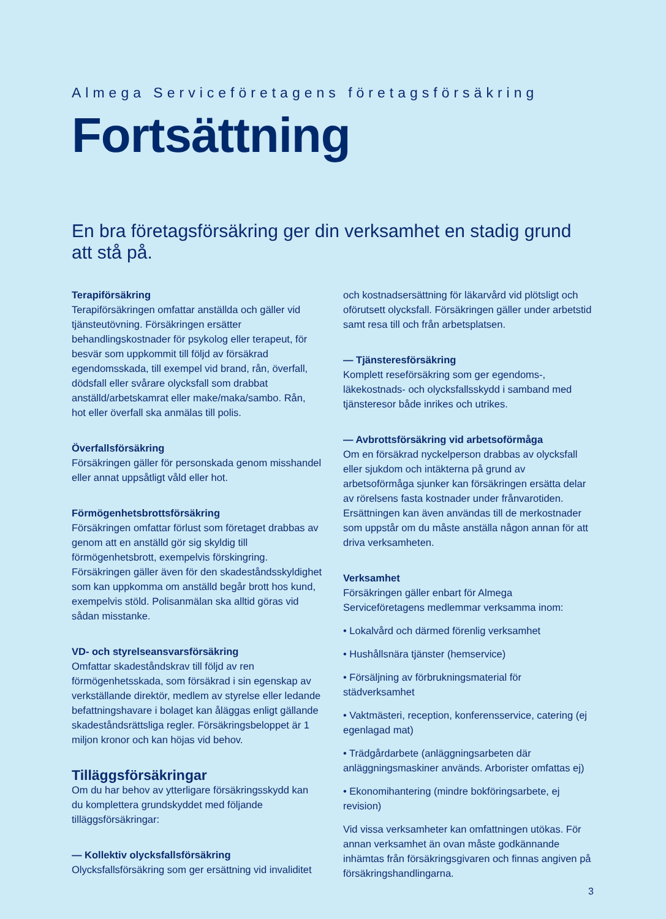Almega Serviceföretagens företagsförsäkring
Fortsättning
En bra företagsförsäkring ger din verksamhet en stadig grund att stå på.
Terapiförsäkring
Terapiförsäkringen omfattar anställda och gäller vid tjänsteutövning. Försäkringen ersätter behandlingskostnader för psykolog eller terapeut, för besvär som uppkommit till följd av försäkrad egendomsskada, till exempel vid brand, rån, överfall, dödsfall eller svårare olycksfall som drabbat anställd/arbetskamrat eller make/maka/sambo. Rån, hot eller överfall ska anmälas till polis.
Överfallsförsäkring
Försäkringen gäller för personskada genom misshandel eller annat uppsåtligt våld eller hot.
Förmögenhetsbrottsförsäkring
Försäkringen omfattar förlust som företaget drabbas av genom att en anställd gör sig skyldig till förmögenhetsbrott, exempelvis förskingring. Försäkringen gäller även för den skadeståndsskyldighet som kan uppkomma om anställd begår brott hos kund, exempelvis stöld. Polisanmälan ska alltid göras vid sådan misstanke.
VD- och styrelseansvarsförsäkring
Omfattar skadeståndskrav till följd av ren förmögenhetsskada, som försäkrad i sin egenskap av verkställande direktör, medlem av styrelse eller ledande befattningshavare i bolaget kan åläggas enligt gällande skadeståndsrättsliga regler. Försäkringsbeloppet är 1 miljon kronor och kan höjas vid behov.
Tilläggsförsäkringar
Om du har behov av ytterligare försäkringsskydd kan du komplettera grundskyddet med följande tilläggsförsäkringar:
— Kollektiv olycksfallsförsäkring
Olycksfallsförsäkring som ger ersättning vid invaliditet
och kostnadsersättning för läkarvård vid plötsligt och oförutsett olycksfall. Försäkringen gäller under arbetstid samt resa till och från arbetsplatsen.
— Tjänsteresförsäkring
Komplett reseförsäkring som ger egendoms-, läkekostnads- och olycksfallsskydd i samband med tjänsteresor både inrikes och utrikes.
— Avbrottsförsäkring vid arbetsoförmåga
Om en försäkrad nyckelperson drabbas av olycksfall eller sjukdom och intäkterna på grund av arbetsoförmåga sjunker kan försäkringen ersätta delar av rörelsens fasta kostnader under frånvarotiden. Ersättningen kan även användas till de merkostnader som uppstår om du måste anställa någon annan för att driva verksamheten.
Verksamhet
Försäkringen gäller enbart för Almega Serviceföretagens medlemmar verksamma inom:
• Lokalvård och därmed förenlig verksamhet
• Hushållsnära tjänster (hemservice)
• Försäljning av förbrukningsmaterial för städverksamhet
• Vaktmästeri, reception, konferensservice, catering (ej egenlagad mat)
• Trädgårdarbete (anläggningsarbeten där anläggningsmaskiner används. Arborister omfattas ej)
• Ekonomihantering (mindre bokföringsarbete, ej revision)
Vid vissa verksamheter kan omfattningen utökas. För annan verksamhet än ovan måste godkännande inhämtas från försäkringsgivaren och finnas angiven på försäkringshandlingarna.
3